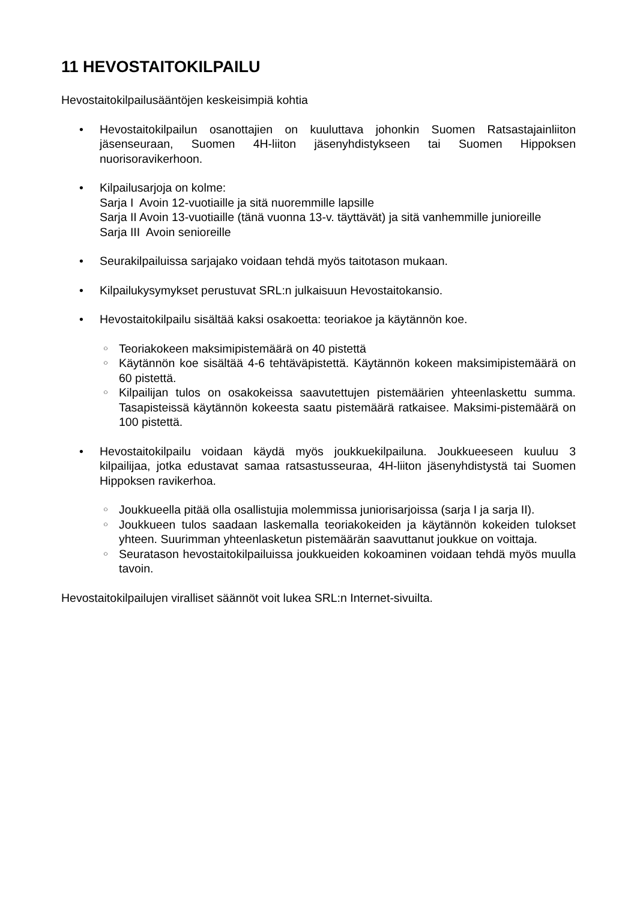11 HEVOSTAITOKILPAILU
Hevostaitokilpailusääntöjen keskeisimpiä kohtia
• Hevostaitokilpailun osanottajien on kuuluttava johonkin Suomen Ratsastajainliiton jäsenseuraan, Suomen 4H-liiton jäsenyhdistykseen tai Suomen Hippoksen nuorisoravikerhoon.
• Kilpailusarjoja on kolme:
Sarja I Avoin 12-vuotiaille ja sitä nuoremmille lapsille
Sarja II Avoin 13-vuotiaille (tänä vuonna 13-v. täyttävät) ja sitä vanhemmille junioreille
Sarja III Avoin senioreille
• Seurakilpailuissa sarjajako voidaan tehdä myös taitotason mukaan.
• Kilpailukysymykset perustuvat SRL:n julkaisuun Hevostaitokansio.
• Hevostaitokilpailu sisältää kaksi osakoetta: teoriakoe ja käytännön koe.
○
Teoriakokeen maksimipistemäärä on 40 pistettä
○
Käytännön koe sisältää 4-6 tehtäväpistettä. Käytännön kokeen maksimipistemäärä on 60 pistettä.
○
Kilpailijan tulos on osakokeissa saavutettujen pistemäärien yhteenlaskettu summa. Tasapisteissä käytännön kokeesta saatu pistemäärä ratkaisee. Maksimi-pistemäärä on 100 pistettä.
• Hevostaitokilpailu voidaan käydä myös joukkuekilpailuna. Joukkueeseen kuuluu 3 kilpailijaa, jotka edustavat samaa ratsastusseuraa, 4H-liiton jäsenyhdistystä tai Suomen Hippoksen ravikerhoa.
○
Joukkueella pitää olla osallistujia molemmissa juniorisarjoissa (sarja I ja sarja II).
○
Joukkueen tulos saadaan laskemalla teoriakokeiden ja käytännön kokeiden tulokset yhteen. Suurimman yhteenlasketun pistemäärän saavuttanut joukkue on voittaja.
○
Seuratason hevostaitokilpailuissa joukkueiden kokoaminen voidaan tehdä myös muulla tavoin.
Hevostaitokilpailujen viralliset säännöt voit lukea SRL:n Internet-sivuilta.